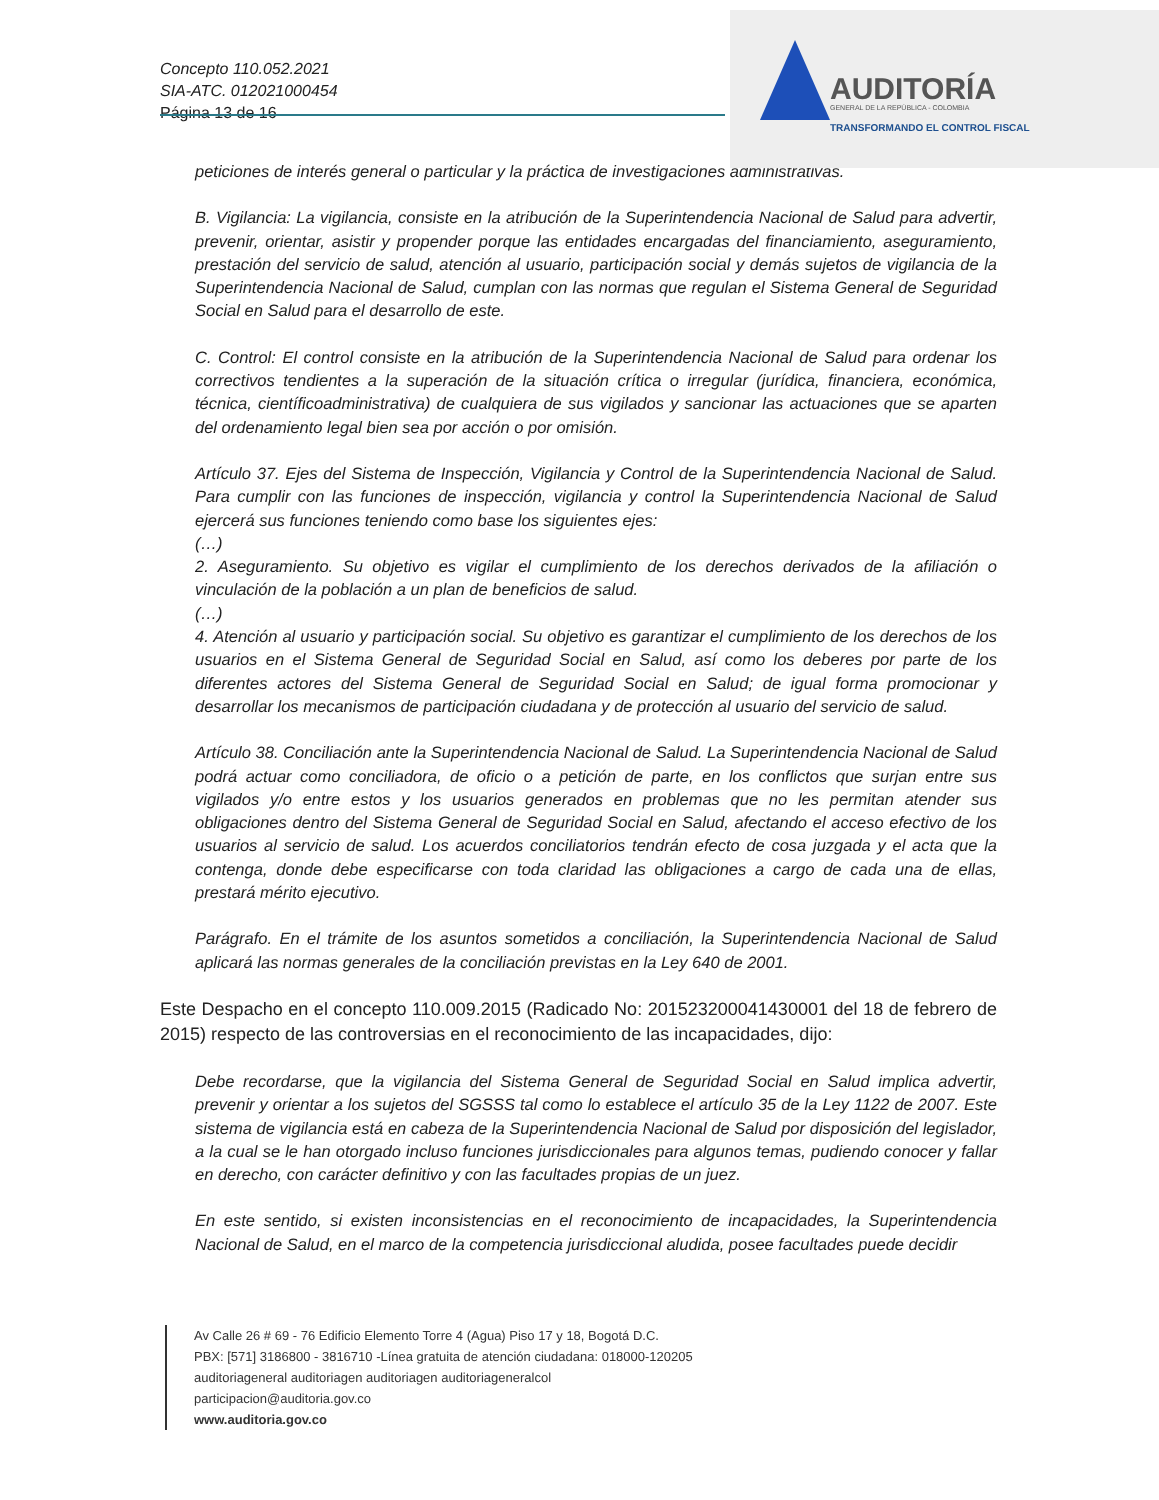Concepto 110.052.2021
SIA-ATC. 012021000454
Página 13 de 16
AUDITORÍA
GENERAL DE LA REPÚBLICA - COLOMBIA
TRANSFORMANDO EL CONTROL FISCAL
peticiones de interés general o particular y la práctica de investigaciones administrativas.
B. Vigilancia: La vigilancia, consiste en la atribución de la Superintendencia Nacional de Salud para advertir, prevenir, orientar, asistir y propender porque las entidades encargadas del financiamiento, aseguramiento, prestación del servicio de salud, atención al usuario, participación social y demás sujetos de vigilancia de la Superintendencia Nacional de Salud, cumplan con las normas que regulan el Sistema General de Seguridad Social en Salud para el desarrollo de este.
C. Control: El control consiste en la atribución de la Superintendencia Nacional de Salud para ordenar los correctivos tendientes a la superación de la situación crítica o irregular (jurídica, financiera, económica, técnica, científicoadministrativa) de cualquiera de sus vigilados y sancionar las actuaciones que se aparten del ordenamiento legal bien sea por acción o por omisión.
Artículo 37. Ejes del Sistema de Inspección, Vigilancia y Control de la Superintendencia Nacional de Salud. Para cumplir con las funciones de inspección, vigilancia y control la Superintendencia Nacional de Salud ejercerá sus funciones teniendo como base los siguientes ejes:
(…)
2. Aseguramiento. Su objetivo es vigilar el cumplimiento de los derechos derivados de la afiliación o vinculación de la población a un plan de beneficios de salud.
(…)
4. Atención al usuario y participación social. Su objetivo es garantizar el cumplimiento de los derechos de los usuarios en el Sistema General de Seguridad Social en Salud, así como los deberes por parte de los diferentes actores del Sistema General de Seguridad Social en Salud; de igual forma promocionar y desarrollar los mecanismos de participación ciudadana y de protección al usuario del servicio de salud.
Artículo 38. Conciliación ante la Superintendencia Nacional de Salud. La Superintendencia Nacional de Salud podrá actuar como conciliadora, de oficio o a petición de parte, en los conflictos que surjan entre sus vigilados y/o entre estos y los usuarios generados en problemas que no les permitan atender sus obligaciones dentro del Sistema General de Seguridad Social en Salud, afectando el acceso efectivo de los usuarios al servicio de salud. Los acuerdos conciliatorios tendrán efecto de cosa juzgada y el acta que la contenga, donde debe especificarse con toda claridad las obligaciones a cargo de cada una de ellas, prestará mérito ejecutivo.
Parágrafo. En el trámite de los asuntos sometidos a conciliación, la Superintendencia Nacional de Salud aplicará las normas generales de la conciliación previstas en la Ley 640 de 2001.
Este Despacho en el concepto 110.009.2015 (Radicado No: 201523200041430001 del 18 de febrero de 2015) respecto de las controversias en el reconocimiento de las incapacidades, dijo:
Debe recordarse, que la vigilancia del Sistema General de Seguridad Social en Salud implica advertir, prevenir y orientar a los sujetos del SGSSS tal como lo establece el artículo 35 de la Ley 1122 de 2007. Este sistema de vigilancia está en cabeza de la Superintendencia Nacional de Salud por disposición del legislador, a la cual se le han otorgado incluso funciones jurisdiccionales para algunos temas, pudiendo conocer y fallar en derecho, con carácter definitivo y con las facultades propias de un juez.
En este sentido, si existen inconsistencias en el reconocimiento de incapacidades, la Superintendencia Nacional de Salud, en el marco de la competencia jurisdiccional aludida, posee facultades puede decidir
Av Calle 26 # 69 - 76 Edificio Elemento Torre 4 (Agua) Piso 17 y 18, Bogotá D.C.
PBX: [571] 3186800 - 3816710 -Línea gratuita de atención ciudadana: 018000-120205
auditoriageneral auditoriagen auditoriagen auditoriageneralcol
participacion@auditoria.gov.co
www.auditoria.gov.co